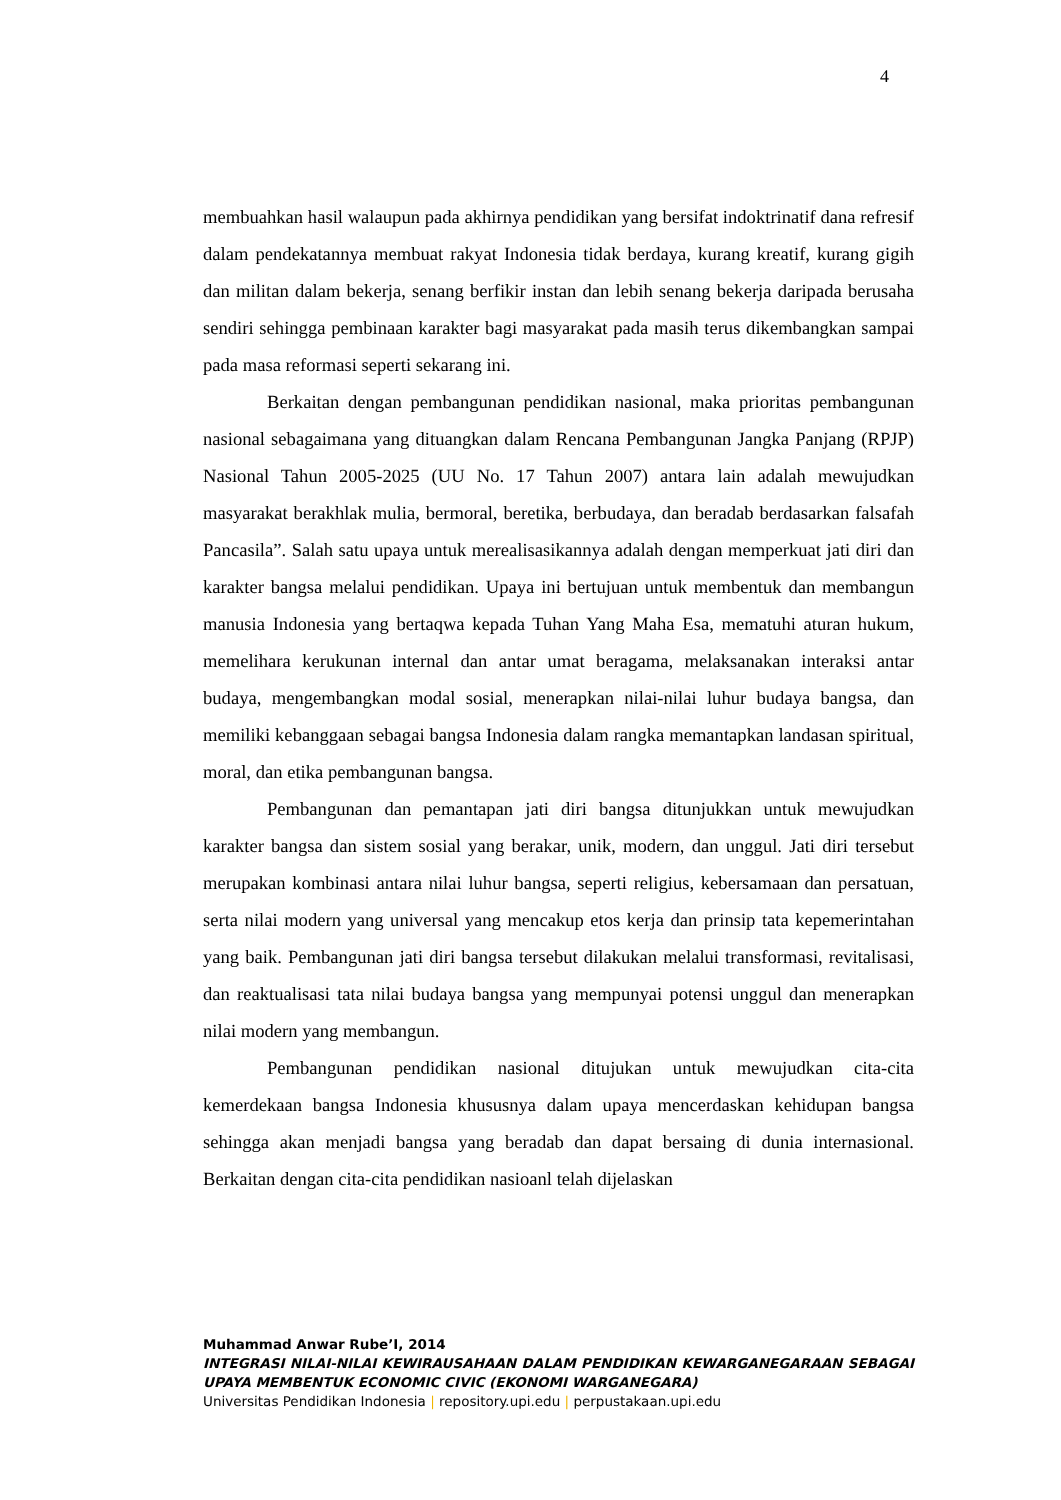4
membuahkan hasil walaupun pada akhirnya pendidikan yang bersifat indoktrinatif dana refresif dalam pendekatannya membuat rakyat Indonesia tidak berdaya, kurang kreatif, kurang gigih dan militan dalam bekerja, senang berfikir instan dan lebih senang bekerja daripada berusaha sendiri sehingga pembinaan karakter bagi masyarakat pada masih terus dikembangkan sampai pada masa reformasi seperti sekarang ini.
Berkaitan dengan pembangunan pendidikan nasional, maka prioritas pembangunan nasional sebagaimana yang dituangkan dalam Rencana Pembangunan Jangka Panjang (RPJP) Nasional Tahun 2005-2025 (UU No. 17 Tahun 2007) antara lain adalah mewujudkan masyarakat berakhlak mulia, bermoral, beretika, berbudaya, dan beradab berdasarkan falsafah Pancasila”. Salah satu upaya untuk merealisasikannya adalah dengan memperkuat jati diri dan karakter bangsa melalui pendidikan. Upaya ini bertujuan untuk membentuk dan membangun manusia Indonesia yang bertaqwa kepada Tuhan Yang Maha Esa, mematuhi aturan hukum, memelihara kerukunan internal dan antar umat beragama, melaksanakan interaksi antar budaya, mengembangkan modal sosial, menerapkan nilai-nilai luhur budaya bangsa, dan memiliki kebanggaan sebagai bangsa Indonesia dalam rangka memantapkan landasan spiritual, moral, dan etika pembangunan bangsa.
Pembangunan dan pemantapan jati diri bangsa ditunjukkan untuk mewujudkan karakter bangsa dan sistem sosial yang berakar, unik, modern, dan unggul. Jati diri tersebut merupakan kombinasi antara nilai luhur bangsa, seperti religius, kebersamaan dan persatuan, serta nilai modern yang universal yang mencakup etos kerja dan prinsip tata kepemerintahan yang baik. Pembangunan jati diri bangsa tersebut dilakukan melalui transformasi, revitalisasi, dan reaktualisasi tata nilai budaya bangsa yang mempunyai potensi unggul dan menerapkan nilai modern yang membangun.
Pembangunan pendidikan nasional ditujukan untuk mewujudkan cita-cita kemerdekaan bangsa Indonesia khususnya dalam upaya mencerdaskan kehidupan bangsa sehingga akan menjadi bangsa yang beradab dan dapat bersaing di dunia internasional. Berkaitan dengan cita-cita pendidikan nasioanl telah dijelaskan
Muhammad Anwar Rube’I, 2014
INTEGRASI NILAI-NILAI KEWIRAUSAHAAN DALAM PENDIDIKAN KEWARGANEGARAAN SEBAGAI UPAYA MEMBENTUK ECONOMIC CIVIC (EKONOMI WARGANEGARA)
Universitas Pendidikan Indonesia | repository.upi.edu | perpustakaan.upi.edu